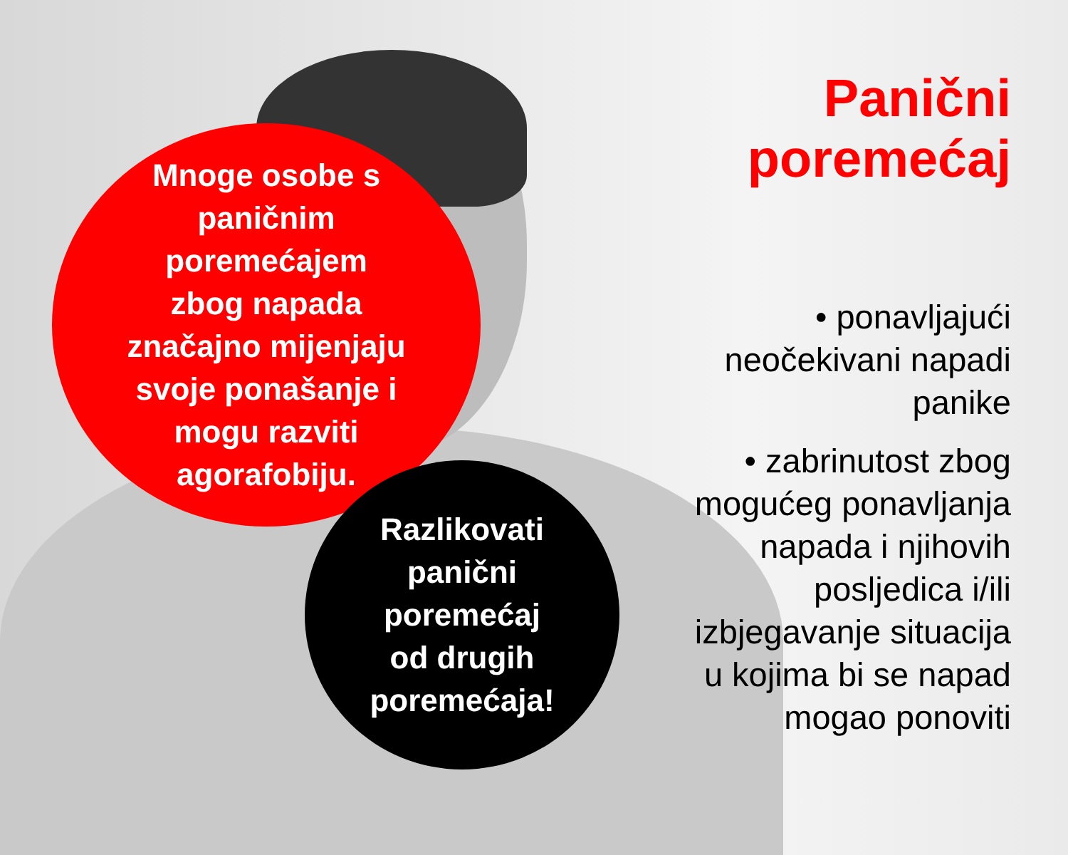Panični poremećaj
• ponavljajući
neočekivani napadi
panike
• zabrinutost zbog
mogućeg ponavljanja
napada i njihovih
posljedica i/ili
izbjegavanje situacija
u kojima bi se napad
mogao ponoviti
Mnoge osobe s
paničnim
poremećajem
zbog napada
značajno mijenjaju
svoje ponašanje i
mogu razviti
agorafobiju.
Razlikovati
panični
poremećaj
od drugih
poremećaja!